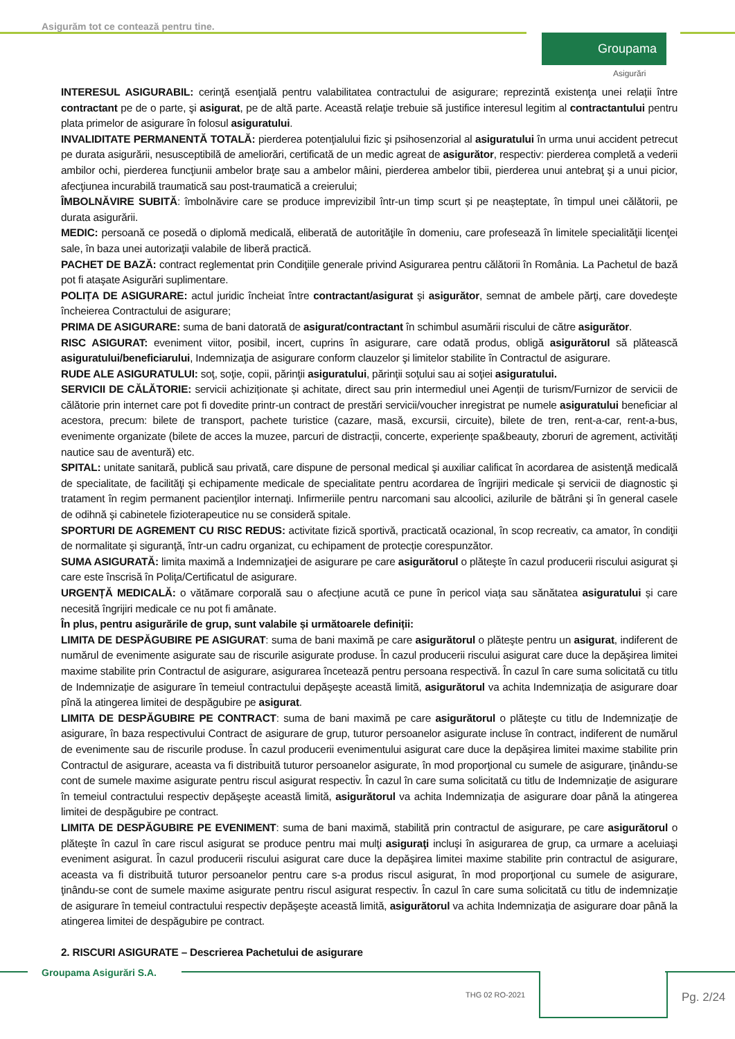Asigurăm tot ce contează pentru tine.
Groupama
Asigurări
INTERESUL ASIGURABIL: cerinţă esenţială pentru valabilitatea contractului de asigurare; reprezintă existenţa unei relații între contractant pe de o parte, şi asigurat, pe de altă parte. Această relaţie trebuie să justifice interesul legitim al contractantului pentru plata primelor de asigurare în folosul asiguratului.
INVALIDITATE PERMANENTĂ TOTALĂ: pierderea potenţialului fizic şi psihosenzorial al asiguratului în urma unui accident petrecut pe durata asigurării, nesusceptibilă de ameliorări, certificată de un medic agreat de asigurător, respectiv: pierderea completă a vederii ambilor ochi, pierderea funcţiunii ambelor braţe sau a ambelor mâini, pierderea ambelor tibii, pierderea unui antebraţ şi a unui picior, afecţiunea incurabilă traumatică sau post-traumatică a creierului;
ÎMBOLNĂVIRE SUBITĂ: îmbolnăvire care se produce imprevizibil într-un timp scurt și pe neașteptate, în timpul unei călătorii, pe durata asigurării.
MEDIC: persoană ce posedă o diplomă medicală, eliberată de autorităţile în domeniu, care profesează în limitele specialităţii licenţei sale, în baza unei autorizaţii valabile de liberă practică.
PACHET DE BAZĂ: contract reglementat prin Condiţiile generale privind Asigurarea pentru călătorii în România. La Pachetul de bază pot fi ataşate Asigurări suplimentare.
POLIȚA DE ASIGURARE: actul juridic încheiat între contractant/asigurat şi asigurător, semnat de ambele părţi, care dovedeşte încheierea Contractului de asigurare;
PRIMA DE ASIGURARE: suma de bani datorată de asigurat/contractant în schimbul asumării riscului de către asigurător.
RISC ASIGURAT: eveniment viitor, posibil, incert, cuprins în asigurare, care odată produs, obligă asigurătorul să plătească asiguratului/beneficiarului, Indemnizaţia de asigurare conform clauzelor şi limitelor stabilite în Contractul de asigurare.
RUDE ALE ASIGURATULUI: soţ, soţie, copii, părinţii asiguratului, părinţii soţului sau ai soţiei asiguratului.
SERVICII DE CĂLĂTORIE: servicii achiziționate și achitate, direct sau prin intermediul unei Agenții de turism/Furnizor de servicii de călătorie prin internet care pot fi dovedite printr-un contract de prestări servicii/voucher inregistrat pe numele asiguratului beneficiar al acestora, precum: bilete de transport, pachete turistice (cazare, masă, excursii, circuite), bilete de tren, rent-a-car, rent-a-bus, evenimente organizate (bilete de acces la muzee, parcuri de distracții, concerte, experiențe spa&beauty, zboruri de agrement, activități nautice sau de aventură) etc.
SPITAL: unitate sanitară, publică sau privată, care dispune de personal medical şi auxiliar calificat în acordarea de asistenţă medicală de specialitate, de facilităţi şi echipamente medicale de specialitate pentru acordarea de îngrijiri medicale şi servicii de diagnostic şi tratament în regim permanent pacienţilor internaţi. Infirmeriile pentru narcomani sau alcoolici, azilurile de bătrâni şi în general casele de odihnă şi cabinetele fizioterapeutice nu se consideră spitale.
SPORTURI DE AGREMENT CU RISC REDUS: activitate fizică sportivă, practicată ocazional, în scop recreativ, ca amator, în condiţii de normalitate şi siguranţă, într-un cadru organizat, cu echipament de protecție corespunzător.
SUMA ASIGURATĂ: limita maximă a Indemnizaţiei de asigurare pe care asigurătorul o plăteşte în cazul producerii riscului asigurat şi care este înscrisă în Poliţa/Certificatul de asigurare.
URGENȚĂ MEDICALĂ: o vătămare corporală sau o afecțiune acută ce pune în pericol viața sau sănătatea asiguratului și care necesită îngrijiri medicale ce nu pot fi amânate.
În plus, pentru asigurările de grup, sunt valabile și următoarele definiții:
LIMITA DE DESPĂGUBIRE PE ASIGURAT: suma de bani maximă pe care asigurătorul o plăteşte pentru un asigurat, indiferent de numărul de evenimente asigurate sau de riscurile asigurate produse. În cazul producerii riscului asigurat care duce la depăşirea limitei maxime stabilite prin Contractul de asigurare, asigurarea încetează pentru persoana respectivă. În cazul în care suma solicitată cu titlu de Indemnizație de asigurare în temeiul contractului depăşeşte această limită, asigurătorul va achita Indemnizația de asigurare doar pînă la atingerea limitei de despăgubire pe asigurat.
LIMITA DE DESPĂGUBIRE PE CONTRACT: suma de bani maximă pe care asigurătorul o plăteşte cu titlu de Indemnizație de asigurare, în baza respectivului Contract de asigurare de grup, tuturor persoanelor asigurate incluse în contract, indiferent de numărul de evenimente sau de riscurile produse. În cazul producerii evenimentului asigurat care duce la depăşirea limitei maxime stabilite prin Contractul de asigurare, aceasta va fi distribuită tuturor persoanelor asigurate, în mod proporţional cu sumele de asigurare, ţinându-se cont de sumele maxime asigurate pentru riscul asigurat respectiv. În cazul în care suma solicitată cu titlu de Indemnizație de asigurare în temeiul contractului respectiv depăşeşte această limită, asigurătorul va achita Indemnizația de asigurare doar până la atingerea limitei de despăgubire pe contract.
LIMITA DE DESPĂGUBIRE PE EVENIMENT: suma de bani maximă, stabilită prin contractul de asigurare, pe care asigurătorul o plăteşte în cazul în care riscul asigurat se produce pentru mai mulţi asiguraţi incluşi în asigurarea de grup, ca urmare a aceluiaşi eveniment asigurat. În cazul producerii riscului asigurat care duce la depăşirea limitei maxime stabilite prin contractul de asigurare, aceasta va fi distribuită tuturor persoanelor pentru care s-a produs riscul asigurat, în mod proporţional cu sumele de asigurare, ţinându-se cont de sumele maxime asigurate pentru riscul asigurat respectiv. În cazul în care suma solicitată cu titlu de indemnizație de asigurare în temeiul contractului respectiv depăşeşte această limită, asigurătorul va achita Indemnizația de asigurare doar până la atingerea limitei de despăgubire pe contract.
2. RISCURI ASIGURATE – Descrierea Pachetului de asigurare
Groupama Asigurări S.A.
THG 02 RO-2021 Pg. 2/24